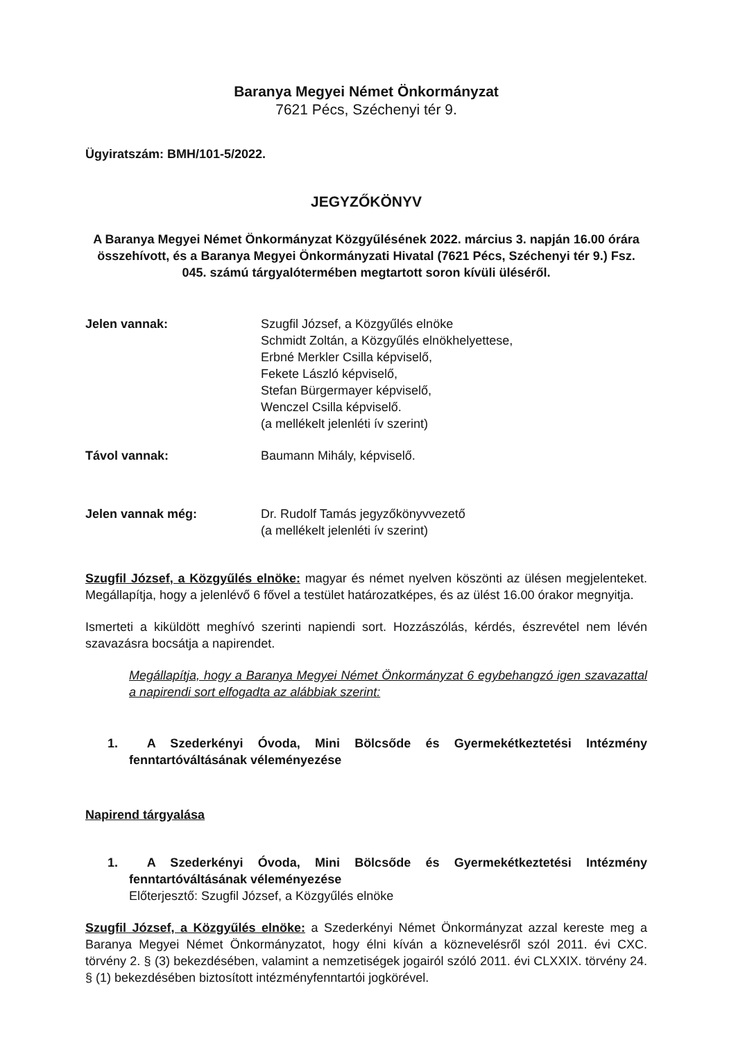Baranya Megyei Német Önkormányzat
7621 Pécs, Széchenyi tér 9.
Ügyiratszám: BMH/101-5/2022.
JEGYZŐKÖNYV
A Baranya Megyei Német Önkormányzat Közgyűlésének 2022. március 3. napján 16.00 órára összehívott, és a Baranya Megyei Önkormányzati Hivatal (7621 Pécs, Széchenyi tér 9.) Fsz. 045. számú tárgyalótermében megtartott soron kívüli üléséről.
| Jelen vannak: | Szugfil József, a Közgyűlés elnöke Schmidt Zoltán, a Közgyűlés elnökhelyettese, Erbné Merkler Csilla képviselő, Fekete László képviselő, Stefan Bürgermayer képviselő, Wenczel Csilla képviselő. (a mellékelt jelenléti ív szerint) |
| Távol vannak: | Baumann Mihály, képviselő. |
| Jelen vannak még: | Dr. Rudolf Tamás jegyzőkönyvvezető (a mellékelt jelenléti ív szerint) |
Szugfil József, a Közgyűlés elnöke: magyar és német nyelven köszönti az ülésen megjelenteket. Megállapítja, hogy a jelenlévő 6 fővel a testület határozatképes, és az ülést 16.00 órakor megnyitja.
Ismerteti a kiküldött meghívó szerinti napiendi sort. Hozzászólás, kérdés, észrevétel nem lévén szavazásra bocsátja a napirendet.
Megállapítja, hogy a Baranya Megyei Német Önkormányzat 6 egybehangzó igen szavazattal a napirendi sort elfogadta az alábbiak szerint:
1. A Szederkényi Óvoda, Mini Bölcsőde és Gyermekétkeztetési Intézmény fenntartóváltásának véleményezése
Napirend tárgyalása
1. A Szederkényi Óvoda, Mini Bölcsőde és Gyermekétkeztetési Intézmény fenntartóváltásának véleményezése
Előterjesztő: Szugfil József, a Közgyűlés elnöke
Szugfil József, a Közgyűlés elnöke: a Szederkényi Német Önkormányzat azzal kereste meg a Baranya Megyei Német Önkormányzatot, hogy élni kíván a köznevelésről szól 2011. évi CXC. törvény 2. § (3) bekezdésében, valamint a nemzetiségek jogairól szóló 2011. évi CLXXIX. törvény 24. § (1) bekezdésében biztosított intézményfenntartói jogkörével.